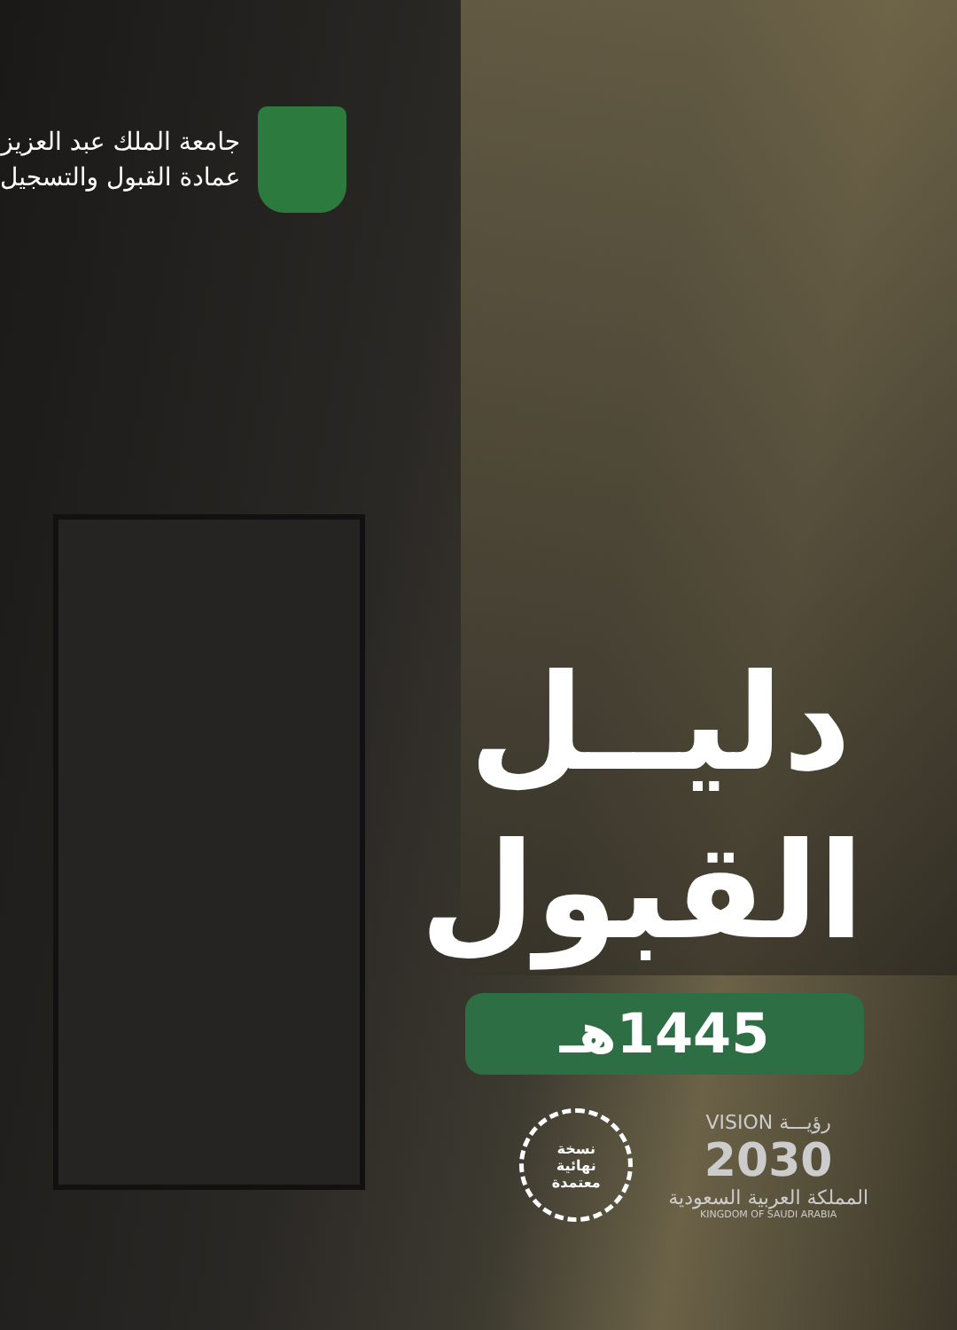جامعة الملك عبد العزيز
عمادة القبول والتسجيل
دليــل
القبول
1445هـ
نسخة
نهائية
معتمدة
VISION رؤيـــة
2030
المملكة العربية السعودية
KINGDOM OF SAUDI ARABIA